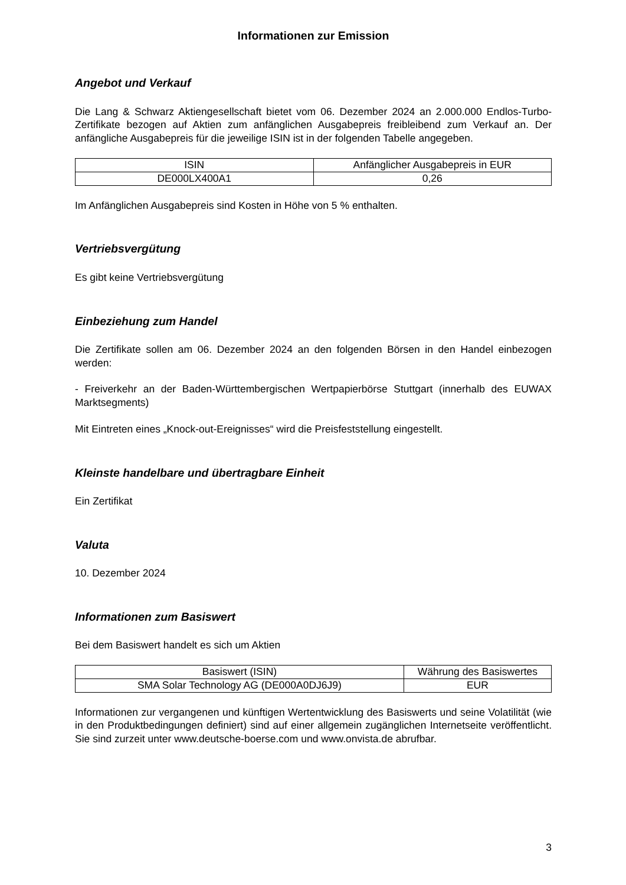Informationen zur Emission
Angebot und Verkauf
Die Lang & Schwarz Aktiengesellschaft bietet vom 06. Dezember 2024 an 2.000.000 Endlos-Turbo-Zertifikate bezogen auf Aktien zum anfänglichen Ausgabepreis freibleibend zum Verkauf an. Der anfängliche Ausgabepreis für die jeweilige ISIN ist in der folgenden Tabelle angegeben.
| ISIN | Anfänglicher Ausgabepreis in EUR |
| --- | --- |
| DE000LX400A1 | 0,26 |
Im Anfänglichen Ausgabepreis sind Kosten in Höhe von 5 % enthalten.
Vertriebsvergütung
Es gibt keine Vertriebsvergütung
Einbeziehung zum Handel
Die Zertifikate sollen am 06. Dezember 2024 an den folgenden Börsen in den Handel einbezogen werden:
- Freiverkehr an der Baden-Württembergischen Wertpapierbörse Stuttgart (innerhalb des EUWAX Marktsegments)
Mit Eintreten eines „Knock-out-Ereignisses“ wird die Preisfeststellung eingestellt.
Kleinste handelbare und übertragbare Einheit
Ein Zertifikat
Valuta
10. Dezember 2024
Informationen zum Basiswert
Bei dem Basiswert handelt es sich um Aktien
| Basiswert (ISIN) | Währung des Basiswertes |
| --- | --- |
| SMA Solar Technology AG (DE000A0DJ6J9) | EUR |
Informationen zur vergangenen und künftigen Wertentwicklung des Basiswerts und seine Volatilität (wie in den Produktbedingungen definiert) sind auf einer allgemein zugänglichen Internetseite veröffentlicht. Sie sind zurzeit unter www.deutsche-boerse.com und www.onvista.de abrufbar.
3